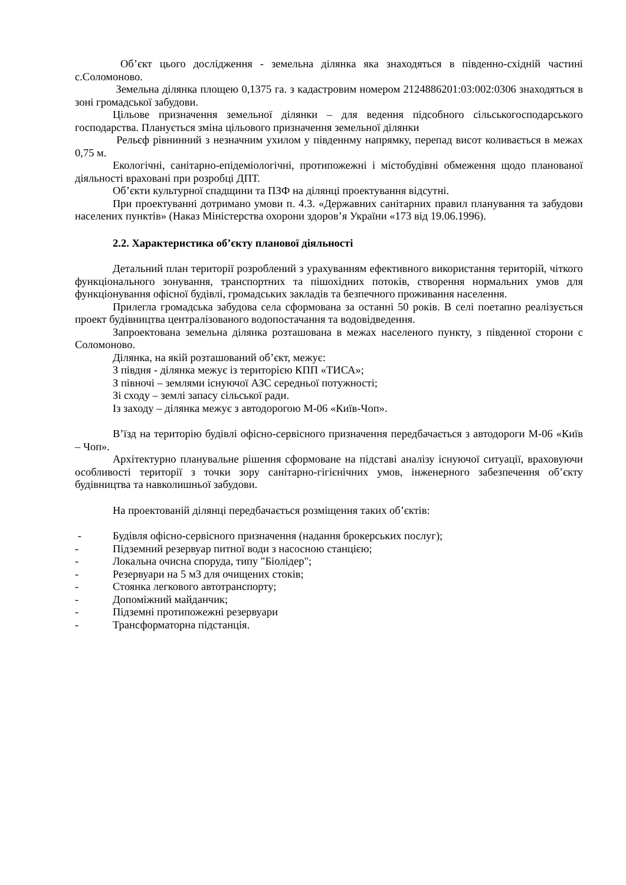Об’єкт цього дослідження - земельна ділянка яка знаходяться в південно-східній частині с.Соломоново.
Земельна ділянка площею 0,1375 га. з кадастровим номером 2124886201:03:002:0306 знаходяться в зоні громадської забудови.
Цільове призначення земельної ділянки – для ведення підсобного сільськогосподарського господарства. Планується зміна цільового призначення земельної ділянки
Рельєф рівнинний з незначним ухилом у південнму напрямку, перепад висот коливається в межах 0,75 м.
Екологічні, санітарно-епідеміологічні, протипожежні і містобудівні обмеження щодо планованої діяльності враховані при розробці ДПТ.
Об’єкти культурної спадщини та ПЗФ на ділянці проектування відсутні.
При проектуванні дотримано умови п. 4.3. «Державних санітарних правил планування та забудови населених пунктів» (Наказ Міністерства охорони здоров’я України «173 від 19.06.1996).
2.2. Характеристика об’єкту планової діяльності
Детальний план території розроблений з урахуванням ефективного використання територій, чіткого функціонального зонування, транспортних та пішохідних потоків, створення нормальних умов для функціонування офісної будівлі, громадських закладів та безпечного проживання населення.
Прилегла громадська забудова села сформована за останні 50 років. В селі поетапно реалізується проект будівництва централізованого водопостачання та водовідведення.
Запроектована земельна ділянка розташована в межах населеного пункту, з південної сторони с Соломоново.
Ділянка, на якій розташований об’єкт, межує:
З півдня - ділянка межує із територією КПП «ТИСА»;
З півночі – землями існуючої АЗС середньої потужності;
Зі сходу – землі запасу сільської ради.
Із заходу – ділянка межує з автодорогою М-06 «Київ-Чоп».
В’їзд на територію будівлі офісно-сервісного призначення передбачається з автодороги М-06 «Київ – Чоп».
Архітектурно планувальне рішення сформоване на підставі аналізу існуючої ситуації, враховуючи особливості території з точки зору санітарно-гігієнічних умов, інженерного забезпечення об’єкту будівництва та навколишньої забудови.
На проектованій ділянці передбачається розміщення таких об’єктів:
- Будівля офісно-сервісного призначення (надання брокерських послуг);
- Підземний резервуар питної води з насосною станцією;
- Локальна очисна споруда, типу "Біолідер";
- Резервуари на 5 м3 для очищених стоків;
- Стоянка легкового автотранспорту;
- Допоміжний майданчик;
- Підземні протипожежні резервуари
- Трансформаторна підстанція.